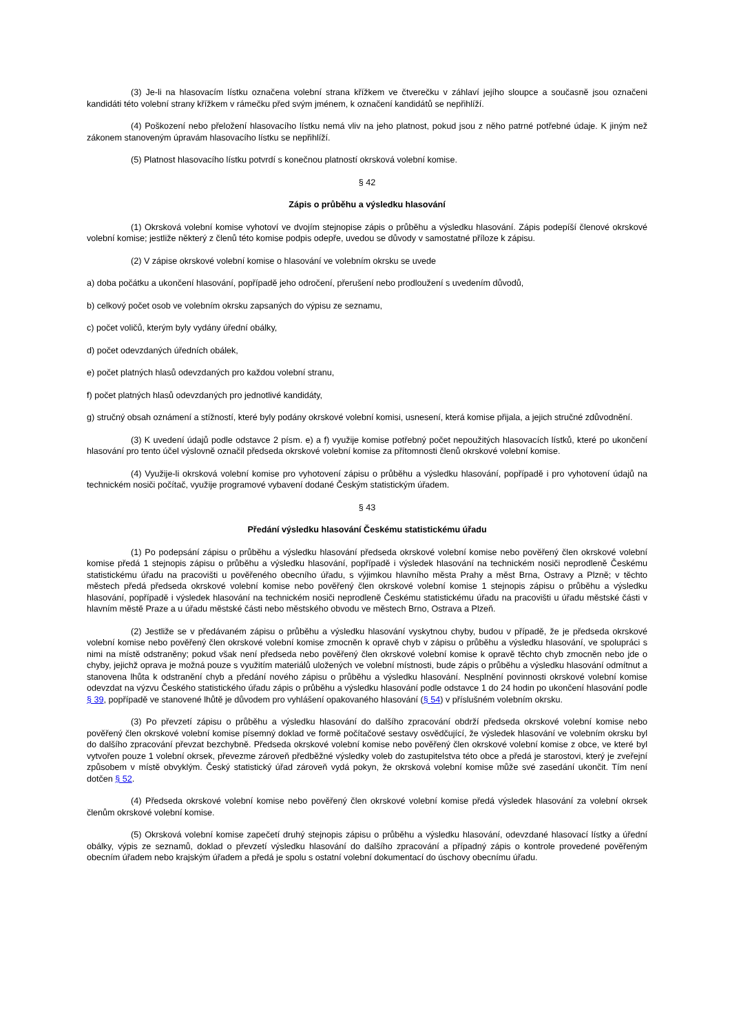(3) Je-li na hlasovacím lístku označena volební strana křížkem ve čtverečku v záhlaví jejího sloupce a současně jsou označeni kandidáti této volební strany křížkem v rámečku před svým jménem, k označení kandidátů se nepřihlíží.
(4) Poškození nebo přeložení hlasovacího lístku nemá vliv na jeho platnost, pokud jsou z něho patrné potřebné údaje. K jiným než zákonem stanoveným úpravám hlasovacího lístku se nepřihlíží.
(5) Platnost hlasovacího lístku potvrdí s konečnou platností okrsková volební komise.
§ 42
Zápis o průběhu a výsledku hlasování
(1) Okrsková volební komise vyhotoví ve dvojím stejnopise zápis o průběhu a výsledku hlasování. Zápis podepíší členové okrskové volební komise; jestliže některý z členů této komise podpis odepře, uvedou se důvody v samostatné příloze k zápisu.
(2) V zápise okrskové volební komise o hlasování ve volebním okrsku se uvede
a) doba počátku a ukončení hlasování, popřípadě jeho odročení, přerušení nebo prodloužení s uvedením důvodů,
b) celkový počet osob ve volebním okrsku zapsaných do výpisu ze seznamu,
c) počet voličů, kterým byly vydány úřední obálky,
d) počet odevzdaných úředních obálek,
e) počet platných hlasů odevzdaných pro každou volební stranu,
f) počet platných hlasů odevzdaných pro jednotlivé kandidáty,
g) stručný obsah oznámení a stížností, které byly podány okrskové volební komisi, usnesení, která komise přijala, a jejich stručné zdůvodnění.
(3) K uvedení údajů podle odstavce 2 písm. e) a f) využije komise potřebný počet nepoužitých hlasovacích lístků, které po ukončení hlasování pro tento účel výslovně označil předseda okrskové volební komise za přítomnosti členů okrskové volební komise.
(4) Využije-li okrsková volební komise pro vyhotovení zápisu o průběhu a výsledku hlasování, popřípadě i pro vyhotovení údajů na technickém nosiči počítač, využije programové vybavení dodané Českým statistickým úřadem.
§ 43
Předání výsledku hlasování Českému statistickému úřadu
(1) Po podepsání zápisu o průběhu a výsledku hlasování předseda okrskové volební komise nebo pověřený člen okrskové volební komise předá 1 stejnopis zápisu o průběhu a výsledku hlasování, popřípadě i výsledek hlasování na technickém nosiči neprodleně Českému statistickému úřadu na pracovišti u pověřeného obecního úřadu, s výjimkou hlavního města Prahy a měst Brna, Ostravy a Plzně; v těchto městech předá předseda okrskové volební komise nebo pověřený člen okrskové volební komise 1 stejnopis zápisu o průběhu a výsledku hlasování, popřípadě i výsledek hlasování na technickém nosiči neprodleně Českému statistickému úřadu na pracovišti u úřadu městské části v hlavním městě Praze a u úřadu městské části nebo městského obvodu ve městech Brno, Ostrava a Plzeň.
(2) Jestliže se v předávaném zápisu o průběhu a výsledku hlasování vyskytnou chyby, budou v případě, že je předseda okrskové volební komise nebo pověřený člen okrskové volební komise zmocněn k opravě chyb v zápisu o průběhu a výsledku hlasování, ve spolupráci s nimi na místě odstraněny; pokud však není předseda nebo pověřený člen okrskové volební komise k opravě těchto chyb zmocněn nebo jde o chyby, jejichž oprava je možná pouze s využitím materiálů uložených ve volební místnosti, bude zápis o průběhu a výsledku hlasování odmítnut a stanovena lhůta k odstranění chyb a předání nového zápisu o průběhu a výsledku hlasování. Nesplnění povinnosti okrskové volební komise odevzdat na výzvu Českého statistického úřadu zápis o průběhu a výsledku hlasování podle odstavce 1 do 24 hodin po ukončení hlasování podle § 39, popřípadě ve stanovené lhůtě je důvodem pro vyhlášení opakovaného hlasování (§ 54) v příslušném volebním okrsku.
(3) Po převzetí zápisu o průběhu a výsledku hlasování do dalšího zpracování obdrží předseda okrskové volební komise nebo pověřený člen okrskové volební komise písemný doklad ve formě počítačové sestavy osvědčující, že výsledek hlasování ve volebním okrsku byl do dalšího zpracování převzat bezchybně. Předseda okrskové volební komise nebo pověřený člen okrskové volební komise z obce, ve které byl vytvořen pouze 1 volební okrsek, převezme zároveň předběžné výsledky voleb do zastupitelstva této obce a předá je starostovi, který je zveřejní způsobem v místě obvyklým. Český statistický úřad zároveň vydá pokyn, že okrsková volební komise může své zasedání ukončit. Tím není dotčen § 52.
(4) Předseda okrskové volební komise nebo pověřený člen okrskové volební komise předá výsledek hlasování za volební okrsek členům okrskové volební komise.
(5) Okrsková volební komise zapečetí druhý stejnopis zápisu o průběhu a výsledku hlasování, odevzdané hlasovací lístky a úřední obálky, výpis ze seznamů, doklad o převzetí výsledku hlasování do dalšího zpracování a případný zápis o kontrole provedené pověřeným obecním úřadem nebo krajským úřadem a předá je spolu s ostatní volební dokumentací do úschovy obecnímu úřadu.